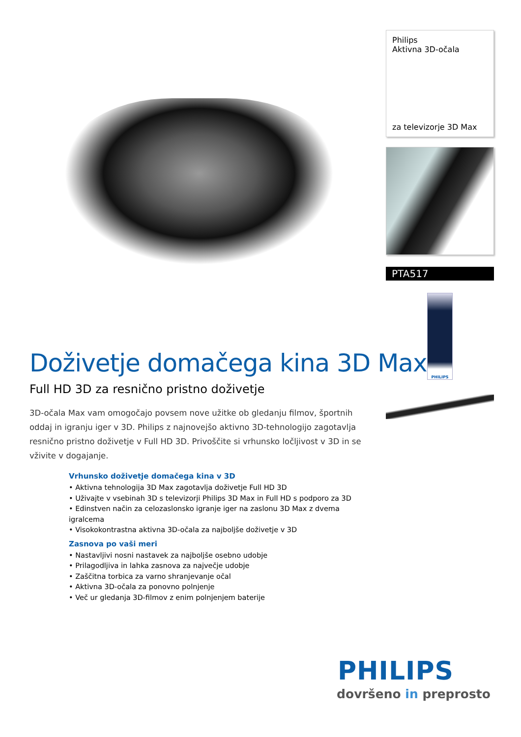Doživetje domačega kina 3D Max
Full HD 3D za resnično pristno doživetje
3D-očala Max vam omogočajo povsem nove užitke ob gledanju filmov, športnih oddaj in igranju iger v 3D. Philips z najnovejšo aktivno 3D-tehnologijo zagotavlja resnično pristno doživetje v Full HD 3D. Privoščite si vrhunsko ločljivost v 3D in se vživite v dogajanje.
Vrhunsko doživetje domačega kina v 3D
• Aktivna tehnologija 3D Max zagotavlja doživetje Full HD 3D
• Uživajte v vsebinah 3D s televizorji Philips 3D Max in Full HD s podporo za 3D
• Edinstven način za celozaslonsko igranje iger na zaslonu 3D Max z dvema igralcema
• Visokokontrastna aktivna 3D-očala za najboljše doživetje v 3D
Zasnova po vaši meri
• Nastavljivi nosni nastavek za najboljše osebno udobje
• Prilagodljiva in lahka zasnova za največje udobje
• Zaščitna torbica za varno shranjevanje očal
• Aktivna 3D-očala za ponovno polnjenje
• Več ur gledanja 3D-filmov z enim polnjenjem baterije
Philips
Aktivna 3D-očala
za televizorje 3D Max
PTA517
PHILIPS
PHILIPS
dovršeno in preprosto